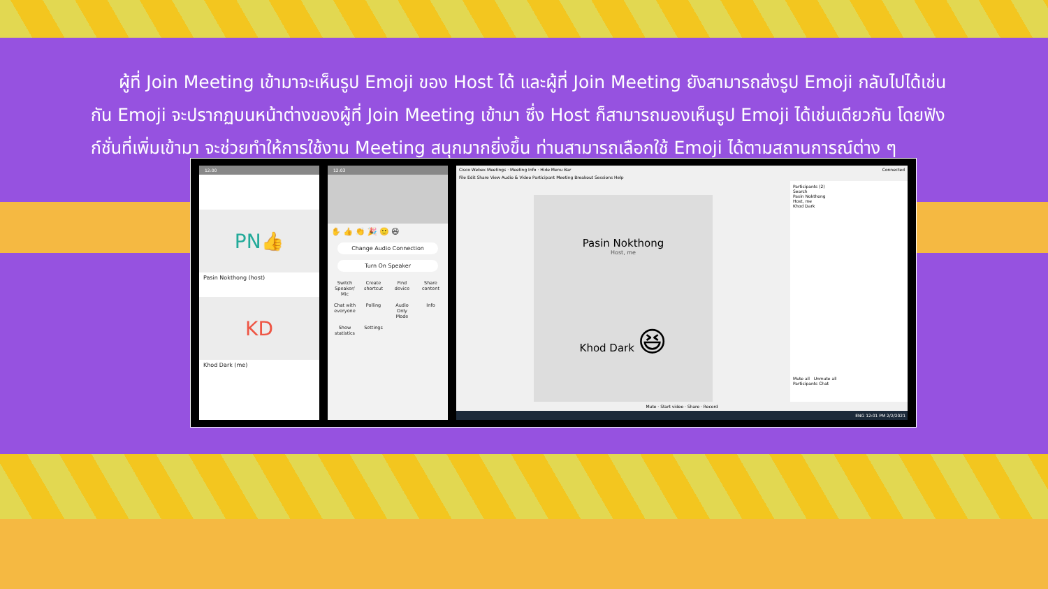ผู้ที่ Join Meeting เข้ามาจะเห็นรูป Emoji ของ Host ได้ และผู้ที่ Join Meeting ยังสามารถส่งรูป Emoji กลับไปได้เช่นกัน Emoji จะปรากฏบนหน้าต่างของผู้ที่ Join Meeting เข้ามา ซึ่ง Host ก็สามารถมองเห็นรูป Emoji ได้เช่นเดียวกัน โดยฟังก์ชั่นที่เพิ่มเข้ามา จะช่วยทำให้การใช้งาน Meeting สนุกมากยิ่งขึ้น ท่านสามารถเลือกใช้ Emoji ได้ตามสถานการณ์ต่าง ๆ
12:00
PN 👍
Pasin Nokthong (host)
KD
Khod Dark (me)
12:03
✋ 👍 👏 🎉 🙂 😆
Change Audio Connection
Turn On Speaker
Switch Speaker/ Mic
Create shortcut
Find device
Share content
Chat with everyone
Polling
Audio Only Mode
Info
Show statistics
Settings
Cisco Webex Meetings · Meeting Info · Hide Menu Bar Connected
File Edit Share View Audio & Video Participant Meeting Breakout Sessions Help
Pasin Nokthong
Host, me
Khod Dark 😆
Participants (2)
Search
Pasin Nokthong
Host, me
Khod Dark
Mute all Unmute all
Participants Chat
Mute · Start video · Share · Record
ENG 12:01 PM 2/2/2021